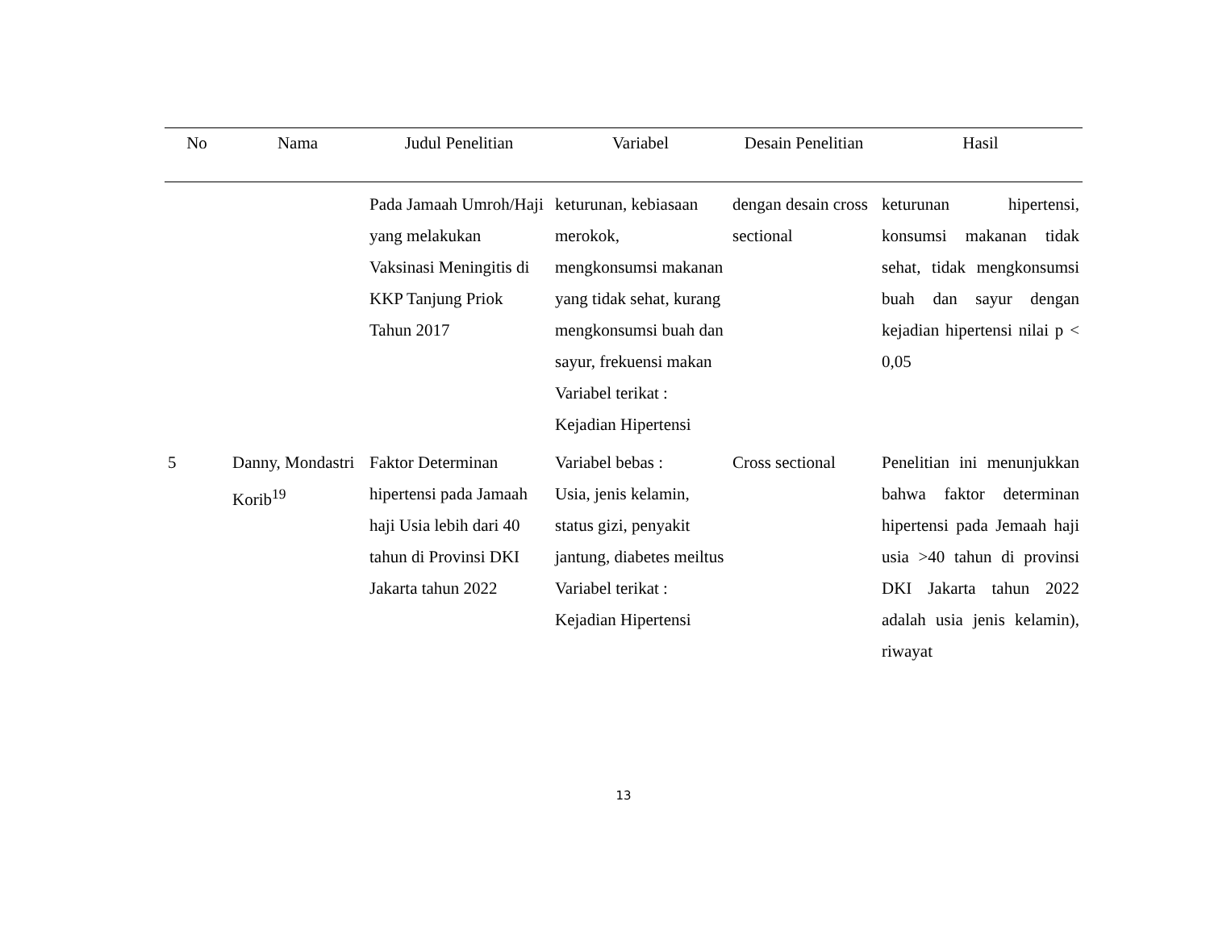| No | Nama | Judul Penelitian | Variabel | Desain Penelitian | Hasil |
| --- | --- | --- | --- | --- | --- |
| | | Pada Jamaah Umroh/Haji yang melakukan Vaksinasi Meningitis di KKP Tanjung Priok Tahun 2017 | keturunan, kebiasaan merokok, mengkonsumsi makanan yang tidak sehat, kurang mengkonsumsi buah dan sayur, frekuensi makan Variabel terikat : Kejadian Hipertensi | dengan desain cross sectional | keturunan hipertensi, konsumsi makanan tidak sehat, tidak mengkonsumsi buah dan sayur dengan kejadian hipertensi nilai p < 0,05 |
| 5 | Danny, Mondastri Korib<sup>19</sup> | Faktor Determinan hipertensi pada Jamaah haji Usia lebih dari 40 tahun di Provinsi DKI Jakarta tahun 2022 | Variabel bebas : Usia, jenis kelamin, status gizi, penyakit jantung, diabetes meiltus Variabel terikat : Kejadian Hipertensi | Cross sectional | Penelitian ini menunjukkan bahwa faktor determinan hipertensi pada Jemaah haji usia >40 tahun di provinsi DKI Jakarta tahun 2022 adalah usia jenis kelamin), riwayat |
13